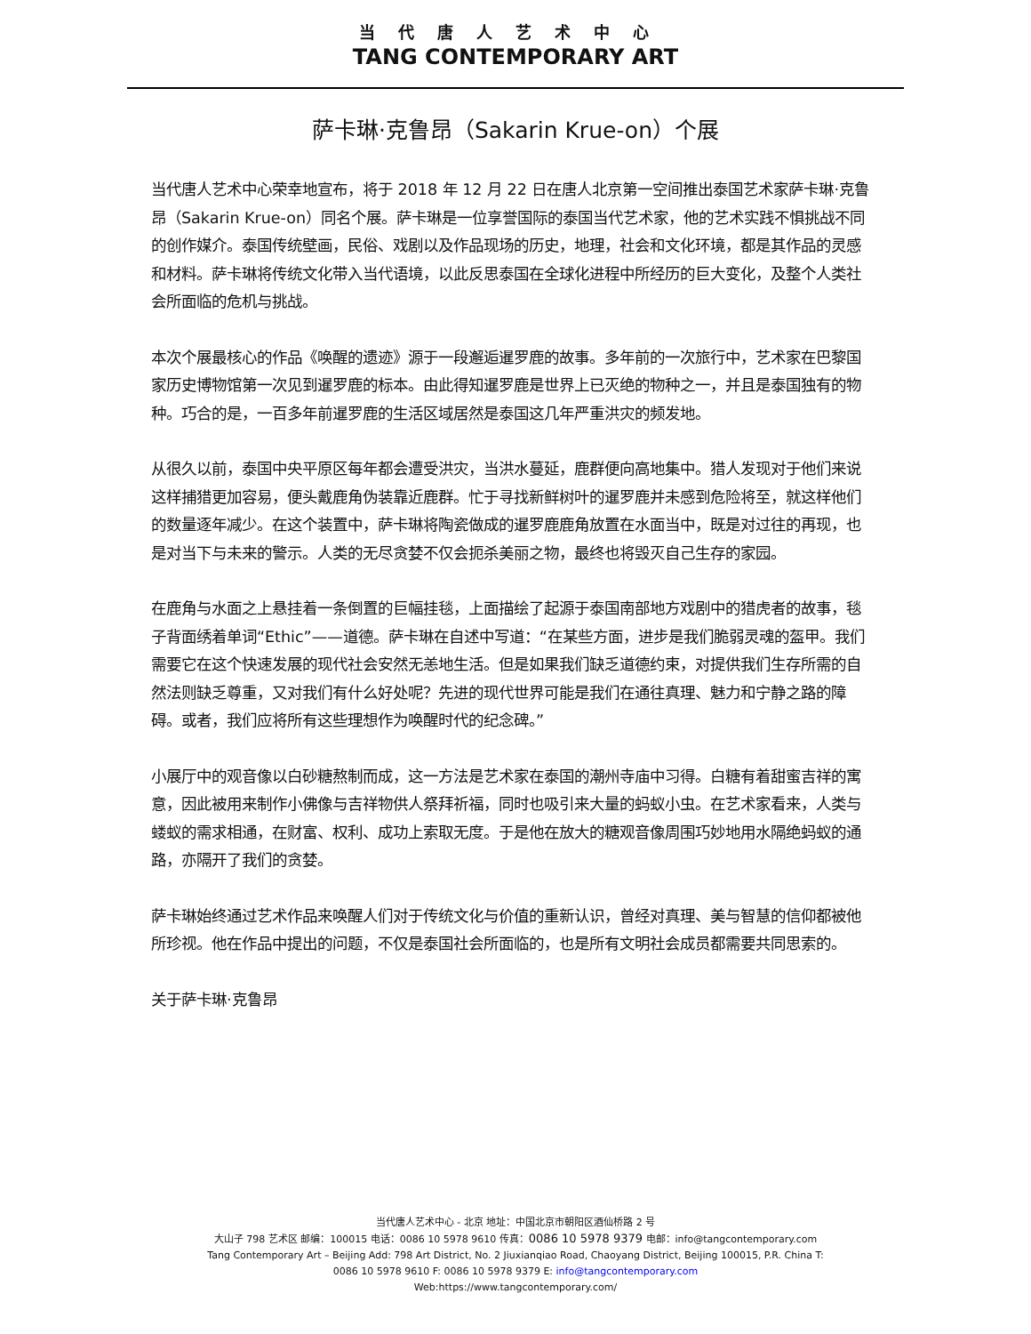当代唐人艺术中心
TANG CONTEMPORARY ART
萨卡琳·克鲁昂（Sakarin Krue-on）个展
当代唐人艺术中心荣幸地宣布，将于 2018 年 12 月 22 日在唐人北京第一空间推出泰国艺术家萨卡琳·克鲁昂（Sakarin Krue-on）同名个展。萨卡琳是一位享誉国际的泰国当代艺术家，他的艺术实践不惧挑战不同的创作媒介。泰国传统壁画，民俗、戏剧以及作品现场的历史，地理，社会和文化环境，都是其作品的灵感和材料。萨卡琳将传统文化带入当代语境，以此反思泰国在全球化进程中所经历的巨大变化，及整个人类社会所面临的危机与挑战。
本次个展最核心的作品《唤醒的遗迹》源于一段邂逅暹罗鹿的故事。多年前的一次旅行中，艺术家在巴黎国家历史博物馆第一次见到暹罗鹿的标本。由此得知暹罗鹿是世界上已灭绝的物种之一，并且是泰国独有的物种。巧合的是，一百多年前暹罗鹿的生活区域居然是泰国这几年严重洪灾的频发地。
从很久以前，泰国中央平原区每年都会遭受洪灾，当洪水蔓延，鹿群便向高地集中。猎人发现对于他们来说这样捕猎更加容易，便头戴鹿角伪装靠近鹿群。忙于寻找新鲜树叶的暹罗鹿并未感到危险将至，就这样他们的数量逐年减少。在这个装置中，萨卡琳将陶瓷做成的暹罗鹿鹿角放置在水面当中，既是对过往的再现，也是对当下与未来的警示。人类的无尽贪婪不仅会扼杀美丽之物，最终也将毁灭自己生存的家园。
在鹿角与水面之上悬挂着一条倒置的巨幅挂毯，上面描绘了起源于泰国南部地方戏剧中的猎虎者的故事，毯子背面绣着单词“Ethic”——道德。萨卡琳在自述中写道：“在某些方面，进步是我们脆弱灵魂的盔甲。我们需要它在这个快速发展的现代社会安然无恙地生活。但是如果我们缺乏道德约束，对提供我们生存所需的自然法则缺乏尊重，又对我们有什么好处呢？先进的现代世界可能是我们在通往真理、魅力和宁静之路的障碍。或者，我们应将所有这些理想作为唤醒时代的纪念碑。”
小展厅中的观音像以白砂糖熬制而成，这一方法是艺术家在泰国的潮州寺庙中习得。白糖有着甜蜜吉祥的寓意，因此被用来制作小佛像与吉祥物供人祭拜祈福，同时也吸引来大量的蚂蚁小虫。在艺术家看来，人类与蝼蚁的需求相通，在财富、权利、成功上索取无度。于是他在放大的糖观音像周围巧妙地用水隔绝蚂蚁的通路，亦隔开了我们的贪婪。
萨卡琳始终通过艺术作品来唤醒人们对于传统文化与价值的重新认识，曾经对真理、美与智慧的信仰都被他所珍视。他在作品中提出的问题，不仅是泰国社会所面临的，也是所有文明社会成员都需要共同思索的。
关于萨卡琳·克鲁昂
当代唐人艺术中心 - 北京 地址：中国北京市朝阳区酒仙桥路 2 号
大山子 798 艺术区 邮编：100015 电话：0086 10 5978 9610 传真：0086 10 5978 9379 电邮：info@tangcontemporary.com
Tang Contemporary Art – Beijing Add: 798 Art District, No. 2 Jiuxianqiao Road, Chaoyang District, Beijing 100015, P.R. China T:
0086 10 5978 9610 F: 0086 10 5978 9379 E: info@tangcontemporary.com
Web:https://www.tangcontemporary.com/